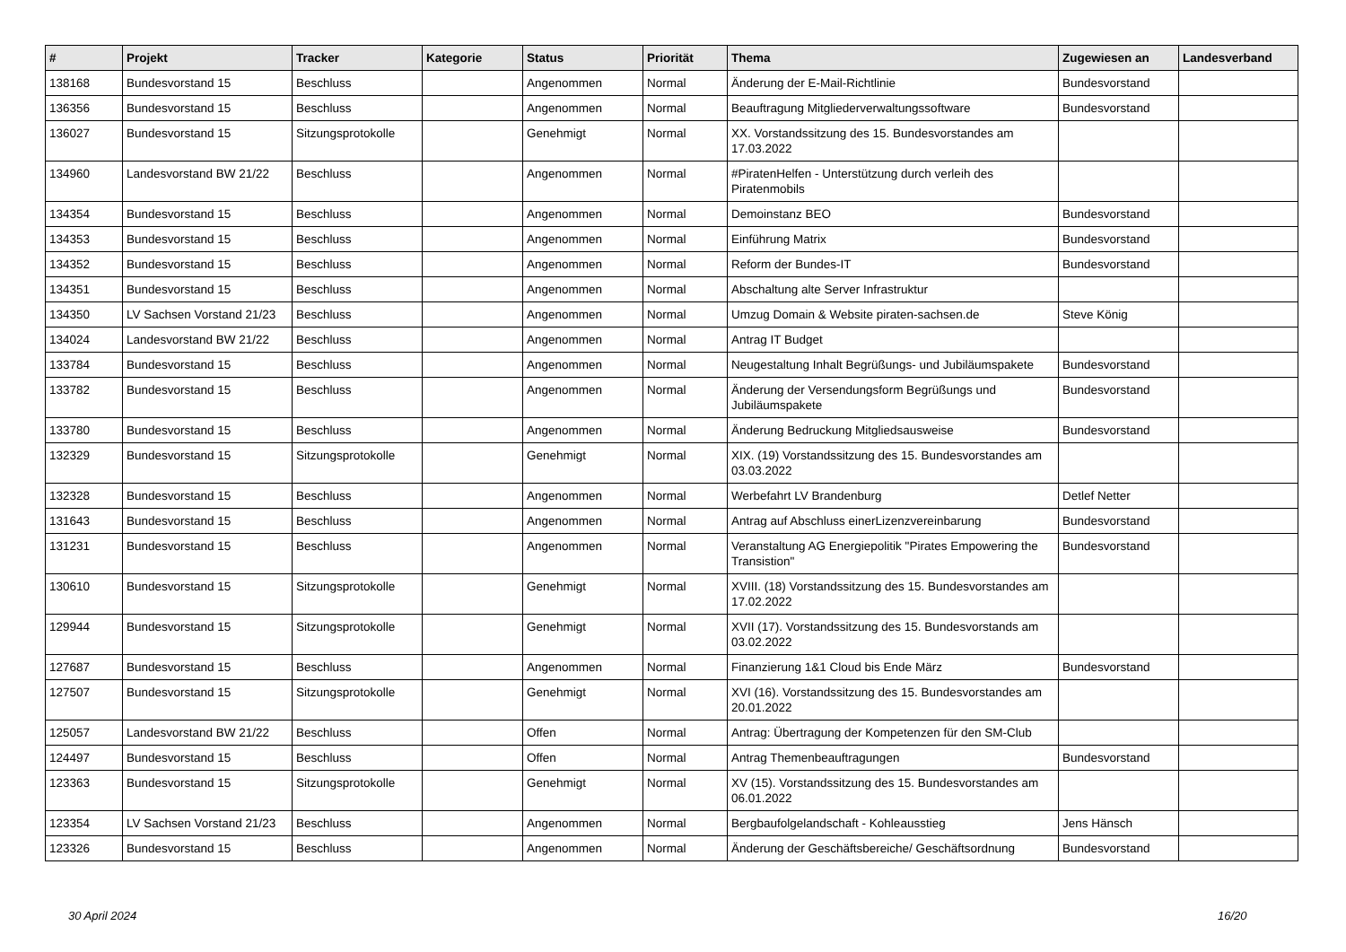| # | Projekt | Tracker | Kategorie | Status | Priorität | Thema | Zugewiesen an | Landesverband |
| --- | --- | --- | --- | --- | --- | --- | --- | --- |
| 138168 | Bundesvorstand 15 | Beschluss | | Angenommen | Normal | Änderung der E-Mail-Richtlinie | Bundesvorstand | |
| 136356 | Bundesvorstand 15 | Beschluss | | Angenommen | Normal | Beauftragung Mitgliederverwaltungssoftware | Bundesvorstand | |
| 136027 | Bundesvorstand 15 | Sitzungsprotokolle | | Genehmigt | Normal | XX. Vorstandssitzung des 15. Bundesvorstandes am 17.03.2022 | | |
| 134960 | Landesvorstand BW 21/22 | Beschluss | | Angenommen | Normal | #PiratenHelfen - Unterstützung durch verleih des Piratenmobils | | |
| 134354 | Bundesvorstand 15 | Beschluss | | Angenommen | Normal | Demoinstanz BEO | Bundesvorstand | |
| 134353 | Bundesvorstand 15 | Beschluss | | Angenommen | Normal | Einführung Matrix | Bundesvorstand | |
| 134352 | Bundesvorstand 15 | Beschluss | | Angenommen | Normal | Reform der Bundes-IT | Bundesvorstand | |
| 134351 | Bundesvorstand 15 | Beschluss | | Angenommen | Normal | Abschaltung alte Server Infrastruktur | | |
| 134350 | LV Sachsen Vorstand 21/23 | Beschluss | | Angenommen | Normal | Umzug Domain & Website piraten-sachsen.de | Steve König | |
| 134024 | Landesvorstand BW 21/22 | Beschluss | | Angenommen | Normal | Antrag IT Budget | | |
| 133784 | Bundesvorstand 15 | Beschluss | | Angenommen | Normal | Neugestaltung Inhalt Begrüßungs- und Jubiläumspakete | Bundesvorstand | |
| 133782 | Bundesvorstand 15 | Beschluss | | Angenommen | Normal | Änderung der Versendungsform Begrüßungs und Jubiläumspakete | Bundesvorstand | |
| 133780 | Bundesvorstand 15 | Beschluss | | Angenommen | Normal | Änderung Bedruckung Mitgliedsausweise | Bundesvorstand | |
| 132329 | Bundesvorstand 15 | Sitzungsprotokolle | | Genehmigt | Normal | XIX. (19) Vorstandssitzung des 15. Bundesvorstandes am 03.03.2022 | | |
| 132328 | Bundesvorstand 15 | Beschluss | | Angenommen | Normal | Werbefahrt LV Brandenburg | Detlef Netter | |
| 131643 | Bundesvorstand 15 | Beschluss | | Angenommen | Normal | Antrag auf Abschluss einerLizenzvereinbarung | Bundesvorstand | |
| 131231 | Bundesvorstand 15 | Beschluss | | Angenommen | Normal | Veranstaltung AG Energiepolitik "Pirates Empowering the Transistion" | Bundesvorstand | |
| 130610 | Bundesvorstand 15 | Sitzungsprotokolle | | Genehmigt | Normal | XVIII. (18) Vorstandssitzung des 15. Bundesvorstandes am 17.02.2022 | | |
| 129944 | Bundesvorstand 15 | Sitzungsprotokolle | | Genehmigt | Normal | XVII (17). Vorstandssitzung des 15. Bundesvorstands am 03.02.2022 | | |
| 127687 | Bundesvorstand 15 | Beschluss | | Angenommen | Normal | Finanzierung 1&1 Cloud bis Ende März | Bundesvorstand | |
| 127507 | Bundesvorstand 15 | Sitzungsprotokolle | | Genehmigt | Normal | XVI (16). Vorstandssitzung des 15. Bundesvorstandes am 20.01.2022 | | |
| 125057 | Landesvorstand BW 21/22 | Beschluss | | Offen | Normal | Antrag: Übertragung der Kompetenzen für den SM-Club | | |
| 124497 | Bundesvorstand 15 | Beschluss | | Offen | Normal | Antrag Themenbeauftragungen | Bundesvorstand | |
| 123363 | Bundesvorstand 15 | Sitzungsprotokolle | | Genehmigt | Normal | XV (15). Vorstandssitzung des 15. Bundesvorstandes am 06.01.2022 | | |
| 123354 | LV Sachsen Vorstand 21/23 | Beschluss | | Angenommen | Normal | Bergbaufolgelandschaft - Kohleausstieg | Jens Hänsch | |
| 123326 | Bundesvorstand 15 | Beschluss | | Angenommen | Normal | Änderung der Geschäftsbereiche/ Geschäftsordnung | Bundesvorstand | |
30 April 2024 16/20